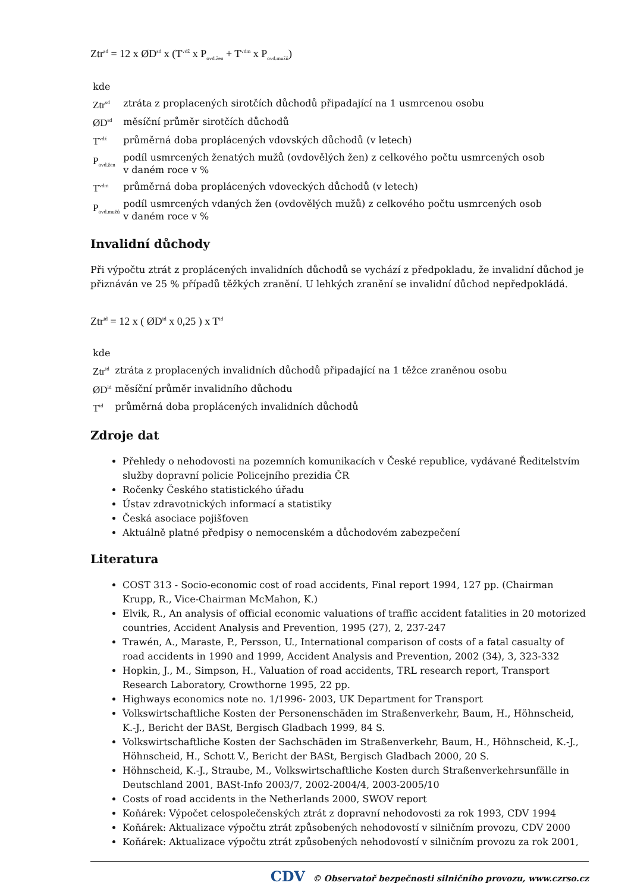Ztr<sup>sd</sup> = 12 x ØD<sup>sd</sup> x (T<sup>vdž</sup> x P<sub>ovd.žen</sub> + T<sup>vdm</sup> x P<sub>ovd.mužů</sub>)
| kde | |
| Ztr<sup>sd</sup> | ztráta z proplacených sirotčích důchodů připadající na 1 usmrcenou osobu |
| ØD<sup>sd</sup> | měsíční průměr sirotčích důchodů |
| T<sup>vdž</sup> | průměrná doba proplácených vdovských důchodů (v letech) |
| P<sub>ovd.žen</sub> | podíl usmrcených ženatých mužů (ovdovělých žen) z celkového počtu usmrcených osob v daném roce v % |
| T<sup>vdm</sup> | průměrná doba proplácených vdoveckých důchodů (v letech) |
| P<sub>ovd.mužů</sub> | podíl usmrcených vdaných žen (ovdovělých mužů) z celkového počtu usmrcených osob v daném roce v % |
Invalidní důchody
Při výpočtu ztrát z proplácených invalidních důchodů se vychází z předpokladu, že invalidní důchod je přiznáván ve 25 % případů těžkých zranění. U lehkých zranění se invalidní důchod nepředpokládá.
Ztr<sup>id</sup> = 12 x ( ØD<sup>id</sup> x 0,25 ) x T<sup>id</sup>
| kde | |
| Ztr<sup>id</sup> | ztráta z proplacených invalidních důchodů připadající na 1 těžce zraněnou osobu |
| ØD<sup>id</sup> | měsíční průměr invalidního důchodu |
| T<sup>id</sup> | průměrná doba proplácených invalidních důchodů |
Zdroje dat
Přehledy o nehodovosti na pozemních komunikacích v České republice, vydávané Ředitelstvím služby dopravní policie Policejního prezidia ČR
Ročenky Českého statistického úřadu
Ústav zdravotnických informací a statistiky
Česká asociace pojišťoven
Aktuálně platné předpisy o nemocenském a důchodovém zabezpečení
Literatura
COST 313 - Socio-economic cost of road accidents, Final report 1994, 127 pp. (Chairman Krupp, R., Vice-Chairman McMahon, K.)
Elvik, R., An analysis of official economic valuations of traffic accident fatalities in 20 motorized countries, Accident Analysis and Prevention, 1995 (27), 2, 237-247
Trawén, A., Maraste, P., Persson, U., International comparison of costs of a fatal casualty of road accidents in 1990 and 1999, Accident Analysis and Prevention, 2002 (34), 3, 323-332
Hopkin, J., M., Simpson, H., Valuation of road accidents, TRL research report, Transport Research Laboratory, Crowthorne 1995, 22 pp.
Highways economics note no. 1/1996- 2003, UK Department for Transport
Volkswirtschaftliche Kosten der Personenschäden im Straßenverkehr, Baum, H., Höhnscheid, K.-J., Bericht der BASt, Bergisch Gladbach 1999, 84 S.
Volkswirtschaftliche Kosten der Sachschäden im Straßenverkehr, Baum, H., Höhnscheid, K.-J., Höhnscheid, H., Schott V., Bericht der BASt, Bergisch Gladbach 2000, 20 S.
Höhnscheid, K.-J., Straube, M., Volkswirtschaftliche Kosten durch Straßenverkehrsunfälle in Deutschland 2001, BASt-Info 2003/7, 2002-2004/4, 2003-2005/10
Costs of road accidents in the Netherlands 2000, SWOV report
Koňárek: Výpočet celospolečenských ztrát z dopravní nehodovosti za rok 1993, CDV 1994
Koňárek: Aktualizace výpočtu ztrát způsobených nehodovostí v silničním provozu, CDV 2000
Koňárek: Aktualizace výpočtu ztrát způsobených nehodovostí v silničním provozu za rok 2001,
CDV © Observatoř bezpečnosti silničního provozu, www.czrso.cz